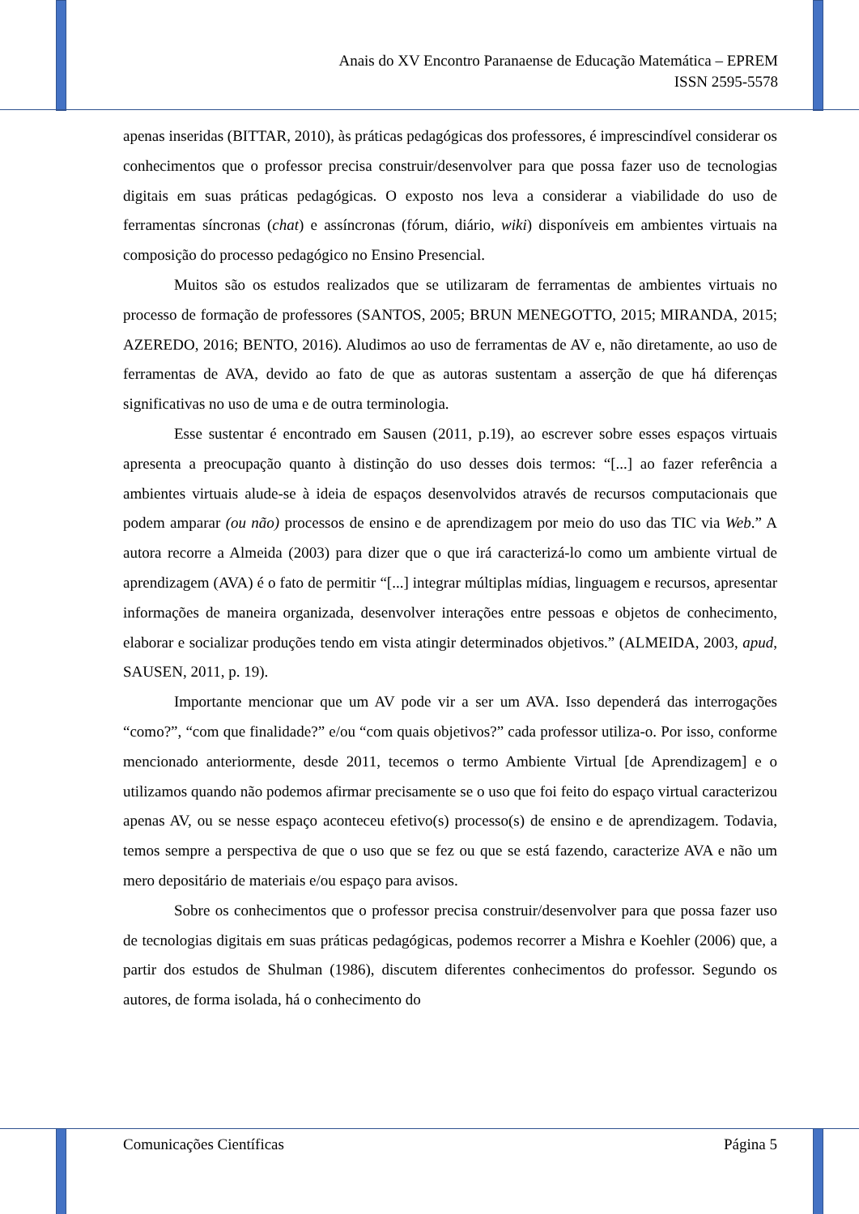Anais do XV Encontro Paranaense de Educação Matemática – EPREM
ISSN 2595-5578
apenas inseridas (BITTAR, 2010), às práticas pedagógicas dos professores, é imprescindível considerar os conhecimentos que o professor precisa construir/desenvolver para que possa fazer uso de tecnologias digitais em suas práticas pedagógicas. O exposto nos leva a considerar a viabilidade do uso de ferramentas síncronas (chat) e assíncronas (fórum, diário, wiki) disponíveis em ambientes virtuais na composição do processo pedagógico no Ensino Presencial.
Muitos são os estudos realizados que se utilizaram de ferramentas de ambientes virtuais no processo de formação de professores (SANTOS, 2005; BRUN MENEGOTTO, 2015; MIRANDA, 2015; AZEREDO, 2016; BENTO, 2016). Aludimos ao uso de ferramentas de AV e, não diretamente, ao uso de ferramentas de AVA, devido ao fato de que as autoras sustentam a asserção de que há diferenças significativas no uso de uma e de outra terminologia.
Esse sustentar é encontrado em Sausen (2011, p.19), ao escrever sobre esses espaços virtuais apresenta a preocupação quanto à distinção do uso desses dois termos: “[...] ao fazer referência a ambientes virtuais alude-se à ideia de espaços desenvolvidos através de recursos computacionais que podem amparar (ou não) processos de ensino e de aprendizagem por meio do uso das TIC via Web.” A autora recorre a Almeida (2003) para dizer que o que irá caracterizá-lo como um ambiente virtual de aprendizagem (AVA) é o fato de permitir “[...] integrar múltiplas mídias, linguagem e recursos, apresentar informações de maneira organizada, desenvolver interações entre pessoas e objetos de conhecimento, elaborar e socializar produções tendo em vista atingir determinados objetivos.” (ALMEIDA, 2003, apud, SAUSEN, 2011, p. 19).
Importante mencionar que um AV pode vir a ser um AVA. Isso dependerá das interrogações “como?”, “com que finalidade?” e/ou “com quais objetivos?” cada professor utiliza-o. Por isso, conforme mencionado anteriormente, desde 2011, tecemos o termo Ambiente Virtual [de Aprendizagem] e o utilizamos quando não podemos afirmar precisamente se o uso que foi feito do espaço virtual caracterizou apenas AV, ou se nesse espaço aconteceu efetivo(s) processo(s) de ensino e de aprendizagem. Todavia, temos sempre a perspectiva de que o uso que se fez ou que se está fazendo, caracterize AVA e não um mero depositário de materiais e/ou espaço para avisos.
Sobre os conhecimentos que o professor precisa construir/desenvolver para que possa fazer uso de tecnologias digitais em suas práticas pedagógicas, podemos recorrer a Mishra e Koehler (2006) que, a partir dos estudos de Shulman (1986), discutem diferentes conhecimentos do professor. Segundo os autores, de forma isolada, há o conhecimento do
Comunicações Científicas Página 5